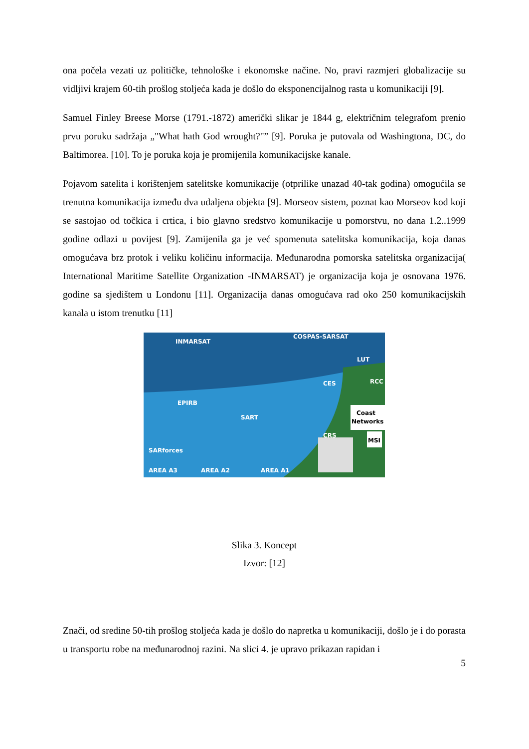ona počela vezati uz političke, tehnološke i ekonomske načine. No, pravi razmjeri globalizacije su vidljivi krajem 60-tih prošlog stoljeća kada je došlo do eksponencijalnog rasta u komunikaciji [9].
Samuel Finley Breese Morse (1791.-1872) američki slikar je 1844 g, električnim telegrafom prenio prvu poruku sadržaja „"What hath God wrought?"” [9]. Poruka je putovala od Washingtona, DC, do Baltimorea. [10]. To je poruka koja je promijenila komunikacijske kanale.
Pojavom satelita i korištenjem satelitske komunikacije (otprilike unazad 40-tak godina) omogućila se trenutna komunikacija između dva udaljena objekta [9]. Morseov sistem, poznat kao Morseov kod koji se sastojao od točkica i crtica, i bio glavno sredstvo komunikacije u pomorstvu, no dana 1.2..1999 godine odlazi u povijest [9]. Zamijenila ga je već spomenuta satelitska komunikacija, koja danas omogućava brz protok i veliku količinu informacija. Međunarodna pomorska satelitska organizacija( International Maritime Satellite Organization -INMARSAT) je organizacija koja je osnovana 1976. godine sa sjedištem u Londonu [11]. Organizacija danas omogućava rad oko 250 komunikacijskih kanala u istom trenutku [11]
INMARSAT
COSPAS-SARSAT
LUT
RCC
CES
EPIRB
SART
Coast
Networks
CRS
MSI
SARforces
AREA A3
AREA A2
AREA A1
Slika 3. Koncept
Izvor: [12]
Znači, od sredine 50-tih prošlog stoljeća kada je došlo do napretka u komunikaciji, došlo je i do porasta u transportu robe na međunarodnoj razini. Na slici 4. je upravo prikazan rapidan i
5